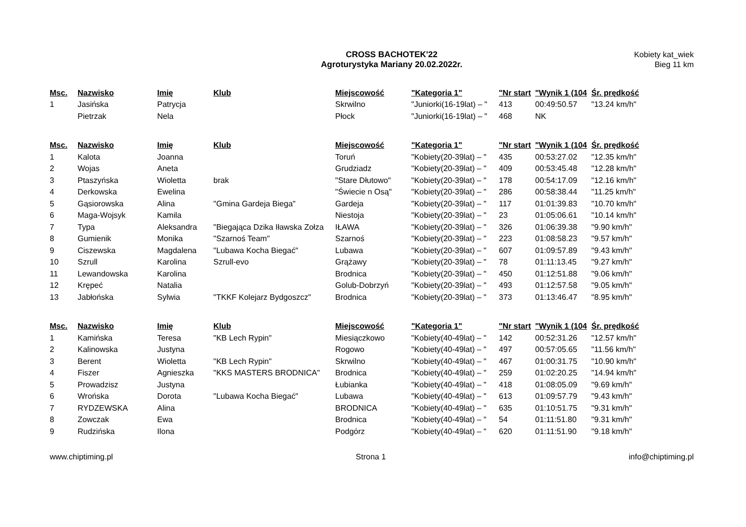CROSS BACHOTEK'22
Agroturystyka Mariany 20.02.2022r.
Kobiety kat_wiek
Bieg 11 km
| Msc. | Nazwisko | Imię | Klub | Miejscowość | "Kategoria 1" | "Nr start | "Wynik 1 (104 | Śr. prędkość |
| --- | --- | --- | --- | --- | --- | --- | --- | --- |
| 1 | Jasińska | Patrycja | | Skrwilno | "Juniorki(16-19lat) – " | 413 | 00:49:50.57 | "13.24 km/h" |
| | Pietrzak | Nela | | Płock | "Juniorki(16-19lat) – " | 468 | NK | |
| Msc. | Nazwisko | Imię | Klub | Miejscowość | "Kategoria 1" | "Nr start | "Wynik 1 (104 | Śr. prędkość |
| --- | --- | --- | --- | --- | --- | --- | --- | --- |
| 1 | Kalota | Joanna | | Toruń | "Kobiety(20-39lat) – " | 435 | 00:53:27.02 | "12.35 km/h" |
| 2 | Wojas | Aneta | | Grudziadz | "Kobiety(20-39lat) – " | 409 | 00:53:45.48 | "12.28 km/h" |
| 3 | Ptaszyńska | Wioletta | brak | "Stare Dłutowo" | "Kobiety(20-39lat) – " | 178 | 00:54:17.09 | "12.16 km/h" |
| 4 | Derkowska | Ewelina | | "Świecie n Osą" | "Kobiety(20-39lat) – " | 286 | 00:58:38.44 | "11.25 km/h" |
| 5 | Gąsiorowska | Alina | "Gmina Gardeja Biega" | Gardeja | "Kobiety(20-39lat) – " | 117 | 01:01:39.83 | "10.70 km/h" |
| 6 | Maga-Wojsyk | Kamila | | Niestoja | "Kobiety(20-39lat) – " | 23 | 01:05:06.61 | "10.14 km/h" |
| 7 | Typa | Aleksandra | "Biegająca Dzika Iławska Zołza | IŁAWA | "Kobiety(20-39lat) – " | 326 | 01:06:39.38 | "9.90 km/h" |
| 8 | Gumienik | Monika | "Szarnoś Team" | Szarnoś | "Kobiety(20-39lat) – " | 223 | 01:08:58.23 | "9.57 km/h" |
| 9 | Ciszewska | Magdalena | "Lubawa Kocha Biegać" | Lubawa | "Kobiety(20-39lat) – " | 607 | 01:09:57.89 | "9.43 km/h" |
| 10 | Szrull | Karolina | Szrull-evo | Grążawy | "Kobiety(20-39lat) – " | 78 | 01:11:13.45 | "9.27 km/h" |
| 11 | Lewandowska | Karolina | | Brodnica | "Kobiety(20-39lat) – " | 450 | 01:12:51.88 | "9.06 km/h" |
| 12 | Krępeć | Natalia | | Golub-Dobrzyń | "Kobiety(20-39lat) – " | 493 | 01:12:57.58 | "9.05 km/h" |
| 13 | Jabłońska | Sylwia | "TKKF Kolejarz Bydgoszcz" | Brodnica | "Kobiety(20-39lat) – " | 373 | 01:13:46.47 | "8.95 km/h" |
| Msc. | Nazwisko | Imię | Klub | Miejscowość | "Kategoria 1" | "Nr start | "Wynik 1 (104 | Śr. prędkość |
| --- | --- | --- | --- | --- | --- | --- | --- | --- |
| 1 | Kamińska | Teresa | "KB Lech Rypin" | Miesiączkowo | "Kobiety(40-49lat) – " | 142 | 00:52:31.26 | "12.57 km/h" |
| 2 | Kalinowska | Justyna | | Rogowo | "Kobiety(40-49lat) – " | 497 | 00:57:05.65 | "11.56 km/h" |
| 3 | Berent | Wioletta | "KB Lech Rypin" | Skrwilno | "Kobiety(40-49lat) – " | 467 | 01:00:31.75 | "10.90 km/h" |
| 4 | Fiszer | Agnieszka | "KKS MASTERS BRODNICA" | Brodnica | "Kobiety(40-49lat) – " | 259 | 01:02:20.25 | "14.94 km/h" |
| 5 | Prowadzisz | Justyna | | Łubianka | "Kobiety(40-49lat) – " | 418 | 01:08:05.09 | "9.69 km/h" |
| 6 | Wrońska | Dorota | "Lubawa Kocha Biegać" | Lubawa | "Kobiety(40-49lat) – " | 613 | 01:09:57.79 | "9.43 km/h" |
| 7 | RYDZEWSKA | Alina | | BRODNICA | "Kobiety(40-49lat) – " | 635 | 01:10:51.75 | "9.31 km/h" |
| 8 | Zowczak | Ewa | | Brodnica | "Kobiety(40-49lat) – " | 54 | 01:11:51.80 | "9.31 km/h" |
| 9 | Rudzińska | Ilona | | Podgórz | "Kobiety(40-49lat) – " | 620 | 01:11:51.90 | "9.18 km/h" |
www.chiptiming.pl Strona 1 info@chiptiming.pl